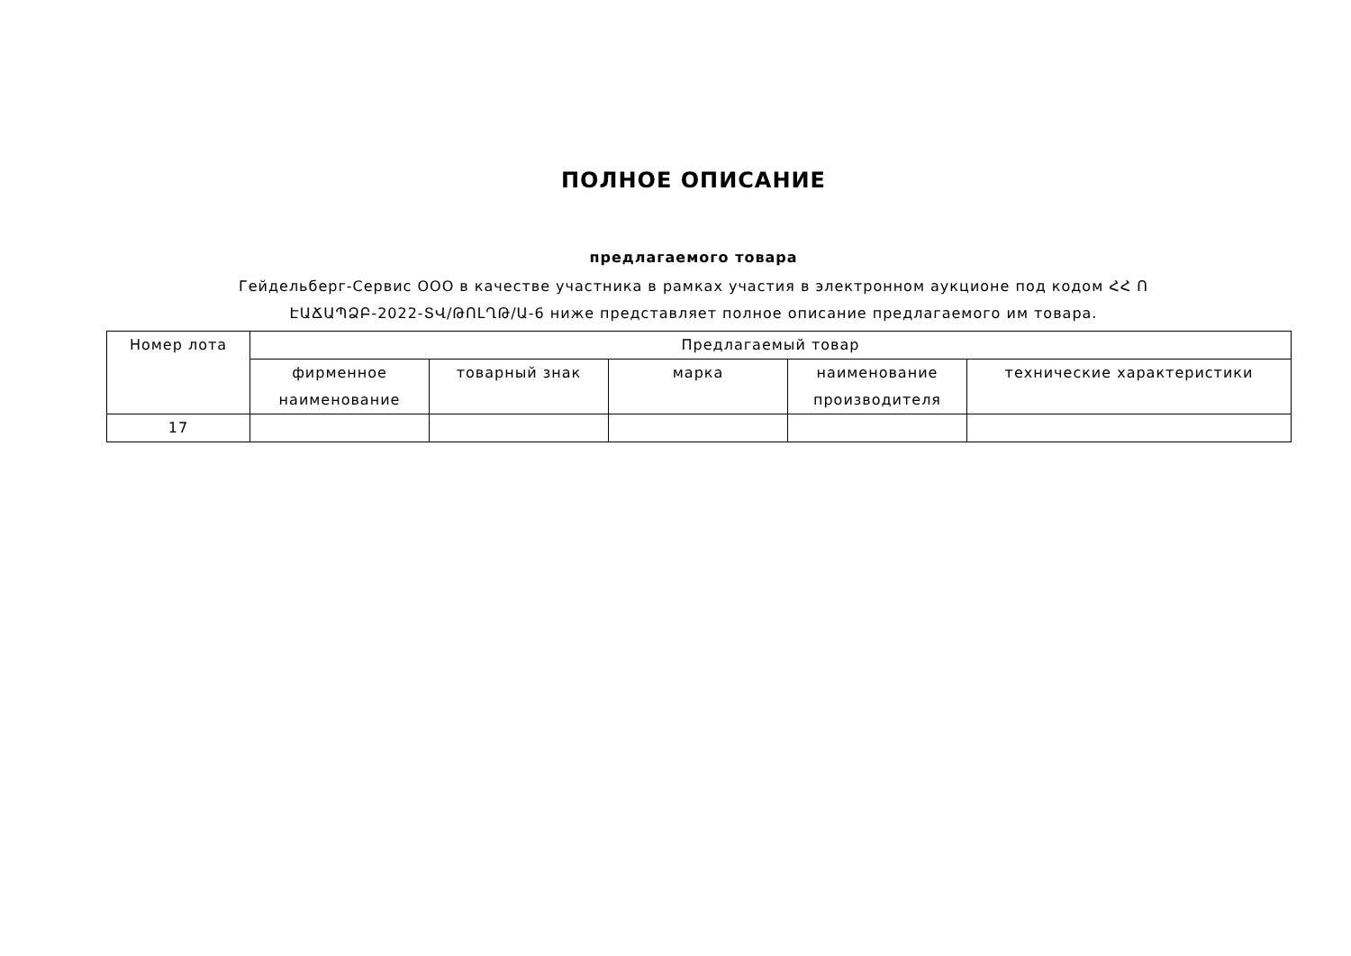ПОЛНОЕ ОПИСАНИЕ
предлагаемого товара
Гейдельберг-Сервис ООО в качестве участника в рамках участия в электронном аукционе под кодом ՀՀ Ո ԷԱՃԱՊՁԲ-2022-ՏՎ/ԹՈԼՂԹ/Ա-6 ниже представляет полное описание предлагаемого им товара.
| Номер лота | Предлагаемый товар | | | | |
| --- | --- | --- | --- | --- | --- |
| | фирменное наименование | товарный знак | марка | наименование производителя | технические характеристики |
| 17 | | | | | |